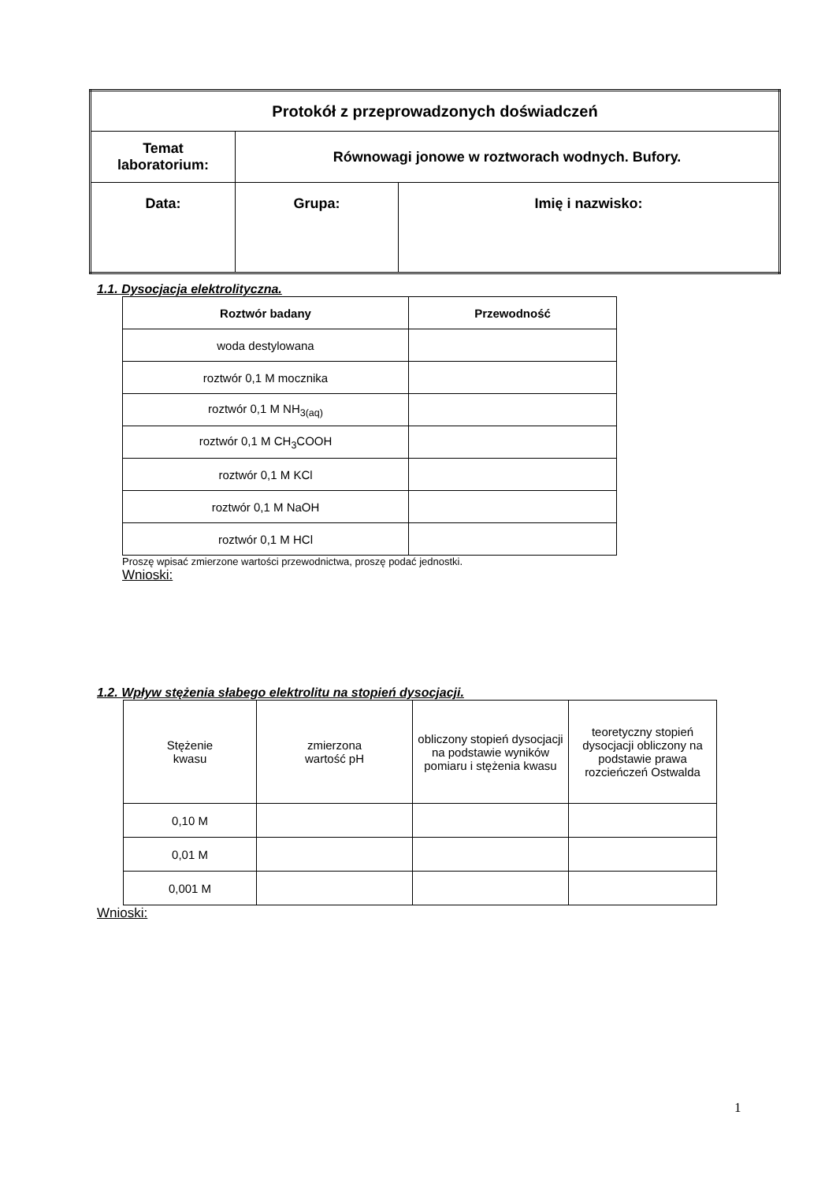| Protokół z przeprowadzonych doświadczeń | | |
| Temat laboratorium: | Równowagi jonowe w roztworach wodnych. Bufory. | |
| Data: | Grupa: | Imię i nazwisko: |
1.1. Dysocjacja elektrolityczna.
| Roztwór badany | Przewodność |
| --- | --- |
| woda destylowana | |
| roztwór 0,1 M mocznika | |
| roztwór 0,1 M NH<sub>3(aq)</sub> | |
| roztwór 0,1 M CH<sub>3</sub>COOH | |
| roztwór 0,1 M KCl | |
| roztwór 0,1 M NaOH | |
| roztwór 0,1 M HCl | |
Proszę wpisać zmierzone wartości przewodnictwa, proszę podać jednostki.
Wnioski:
1.2. Wpływ stężenia słabego elektrolitu na stopień dysocjacji.
| Stężenie kwasu | zmierzona wartość pH | obliczony stopień dysocjacji na podstawie wyników pomiaru i stężenia kwasu | teoretyczny stopień dysocjacji obliczony na podstawie prawa rozcieńczeń Ostwalda |
| 0,10 M | | | |
| 0,01 M | | | |
| 0,001 M | | | |
Wnioski:
1